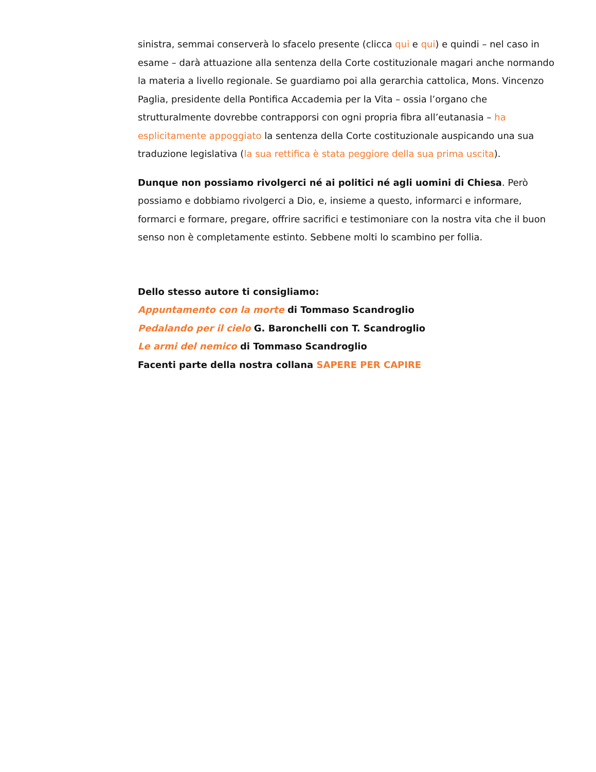sinistra, semmai conserverà lo sfacelo presente (clicca qui e qui) e quindi – nel caso in esame – darà attuazione alla sentenza della Corte costituzionale magari anche normando la materia a livello regionale. Se guardiamo poi alla gerarchia cattolica, Mons. Vincenzo Paglia, presidente della Pontifica Accademia per la Vita – ossia l’organo che strutturalmente dovrebbe contrapporsi con ogni propria fibra all’eutanasia – ha esplicitamente appoggiato la sentenza della Corte costituzionale auspicando una sua traduzione legislativa (la sua rettifica è stata peggiore della sua prima uscita).
Dunque non possiamo rivolgerci né ai politici né agli uomini di Chiesa. Però possiamo e dobbiamo rivolgerci a Dio, e, insieme a questo, informarci e informare, formarci e formare, pregare, offrire sacrifici e testimoniare con la nostra vita che il buon senso non è completamente estinto. Sebbene molti lo scambino per follia.
Dello stesso autore ti consigliamo:
Appuntamento con la morte di Tommaso Scandroglio
Pedalando per il cielo G. Baronchelli con T. Scandroglio
Le armi del nemico di Tommaso Scandroglio
Facenti parte della nostra collana SAPERE PER CAPIRE